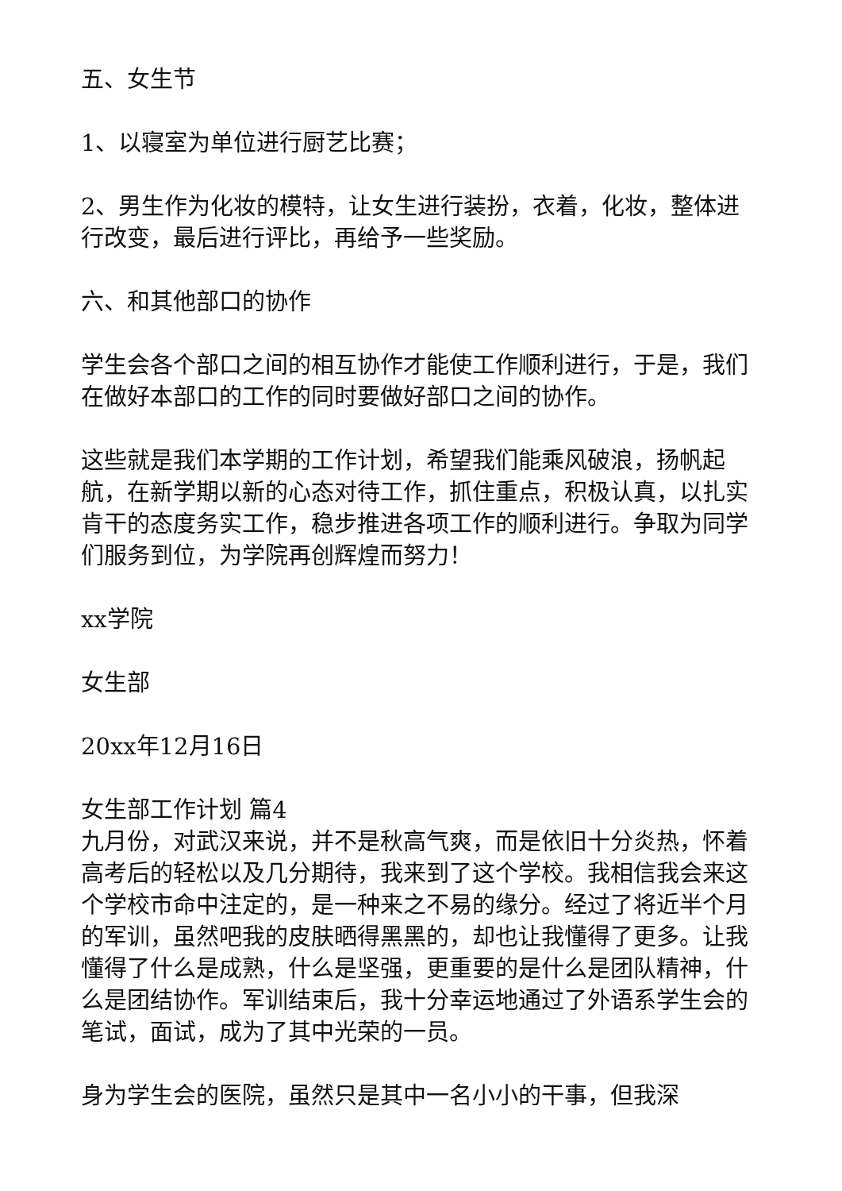五、女生节
1、以寝室为单位进行厨艺比赛；
2、男生作为化妆的模特，让女生进行装扮，衣着，化妆，整体进行改变，最后进行评比，再给予一些奖励。
六、和其他部口的协作
学生会各个部口之间的相互协作才能使工作顺利进行，于是，我们在做好本部口的工作的同时要做好部口之间的协作。
这些就是我们本学期的工作计划，希望我们能乘风破浪，扬帆起航，在新学期以新的心态对待工作，抓住重点，积极认真，以扎实肯干的态度务实工作，稳步推进各项工作的顺利进行。争取为同学们服务到位，为学院再创辉煌而努力！
xx学院
女生部
20xx年12月16日
女生部工作计划 篇4
九月份，对武汉来说，并不是秋高气爽，而是依旧十分炎热，怀着高考后的轻松以及几分期待，我来到了这个学校。我相信我会来这个学校市命中注定的，是一种来之不易的缘分。经过了将近半个月的军训，虽然吧我的皮肤晒得黑黑的，却也让我懂得了更多。让我懂得了什么是成熟，什么是坚强，更重要的是什么是团队精神，什么是团结协作。军训结束后，我十分幸运地通过了外语系学生会的笔试，面试，成为了其中光荣的一员。
身为学生会的医院，虽然只是其中一名小小的干事，但我深